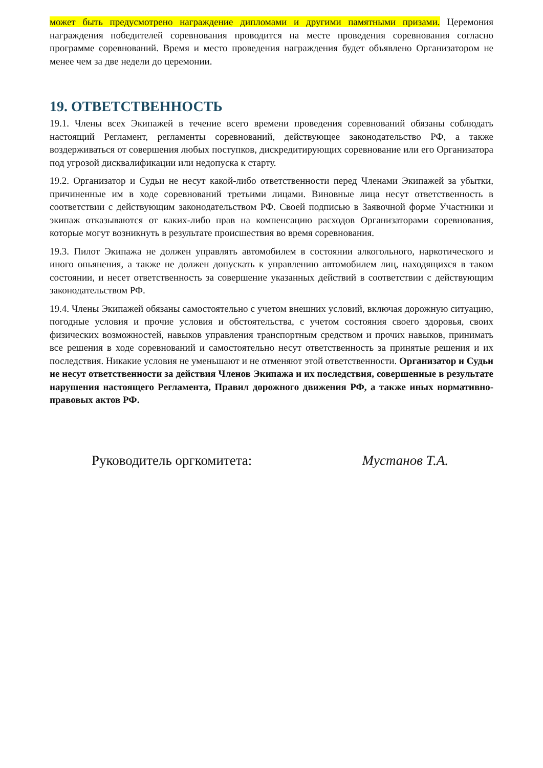может быть предусмотрено награждение дипломами и другими памятными призами. Церемония награждения победителей соревнования проводится на месте проведения соревнования согласно программе соревнований. Время и место проведения награждения будет объявлено Организатором не менее чем за две недели до церемонии.
19. ОТВЕТСТВЕННОСТЬ
19.1. Члены всех Экипажей в течение всего времени проведения соревнований обязаны соблюдать настоящий Регламент, регламенты соревнований, действующее законодательство РФ, а также воздерживаться от совершения любых поступков, дискредитирующих соревнование или его Организатора под угрозой дисквалификации или недопуска к старту.
19.2. Организатор и Судьи не несут какой-либо ответственности перед Членами Экипажей за убытки, причиненные им в ходе соревнований третьими лицами. Виновные лица несут ответственность в соответствии с действующим законодательством РФ. Своей подписью в Заявочной форме Участники и экипаж отказываются от каких-либо прав на компенсацию расходов Организаторами соревнования, которые могут возникнуть в результате происшествия во время соревнования.
19.3. Пилот Экипажа не должен управлять автомобилем в состоянии алкогольного, наркотического и иного опьянения, а также не должен допускать к управлению автомобилем лиц, находящихся в таком состоянии, и несет ответственность за совершение указанных действий в соответствии с действующим законодательством РФ.
19.4. Члены Экипажей обязаны самостоятельно с учетом внешних условий, включая дорожную ситуацию, погодные условия и прочие условия и обстоятельства, с учетом состояния своего здоровья, своих физических возможностей, навыков управления транспортным средством и прочих навыков, принимать все решения в ходе соревнований и самостоятельно несут ответственность за принятые решения и их последствия. Никакие условия не уменьшают и не отменяют этой ответственности. Организатор и Судьи не несут ответственности за действия Членов Экипажа и их последствия, совершенные в результате нарушения настоящего Регламента, Правил дорожного движения РФ, а также иных нормативно-правовых актов РФ.
Руководитель оргкомитета: Мустанов Т.А.